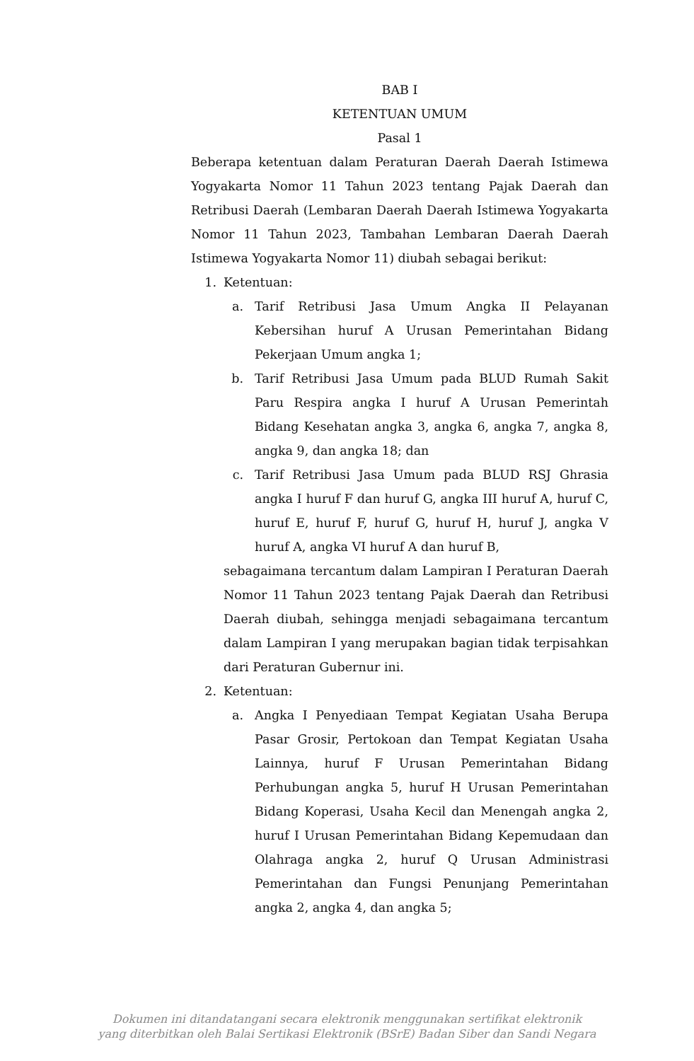BAB I
KETENTUAN UMUM
Pasal 1
Beberapa ketentuan dalam Peraturan Daerah Daerah Istimewa Yogyakarta Nomor 11 Tahun 2023 tentang Pajak Daerah dan Retribusi Daerah (Lembaran Daerah Daerah Istimewa Yogyakarta Nomor 11 Tahun 2023, Tambahan Lembaran Daerah Daerah Istimewa Yogyakarta Nomor 11) diubah sebagai berikut:
1. Ketentuan:
a. Tarif Retribusi Jasa Umum Angka II Pelayanan Kebersihan huruf A Urusan Pemerintahan Bidang Pekerjaan Umum angka 1;
b. Tarif Retribusi Jasa Umum pada BLUD Rumah Sakit Paru Respira angka I huruf A Urusan Pemerintah Bidang Kesehatan angka 3, angka 6, angka 7, angka 8, angka 9, dan angka 18; dan
c. Tarif Retribusi Jasa Umum pada BLUD RSJ Ghrasia angka I huruf F dan huruf G, angka III huruf A, huruf C, huruf E, huruf F, huruf G, huruf H, huruf J, angka V huruf A, angka VI huruf A dan huruf B,
sebagaimana tercantum dalam Lampiran I Peraturan Daerah Nomor 11 Tahun 2023 tentang Pajak Daerah dan Retribusi Daerah diubah, sehingga menjadi sebagaimana tercantum dalam Lampiran I yang merupakan bagian tidak terpisahkan dari Peraturan Gubernur ini.
2. Ketentuan:
a. Angka I Penyediaan Tempat Kegiatan Usaha Berupa Pasar Grosir, Pertokoan dan Tempat Kegiatan Usaha Lainnya, huruf F Urusan Pemerintahan Bidang Perhubungan angka 5, huruf H Urusan Pemerintahan Bidang Koperasi, Usaha Kecil dan Menengah angka 2, huruf I Urusan Pemerintahan Bidang Kepemudaan dan Olahraga angka 2, huruf Q Urusan Administrasi Pemerintahan dan Fungsi Penunjang Pemerintahan angka 2, angka 4, dan angka 5;
Dokumen ini ditandatangani secara elektronik menggunakan sertifikat elektronik
yang diterbitkan oleh Balai Sertikasi Elektronik (BSrE) Badan Siber dan Sandi Negara